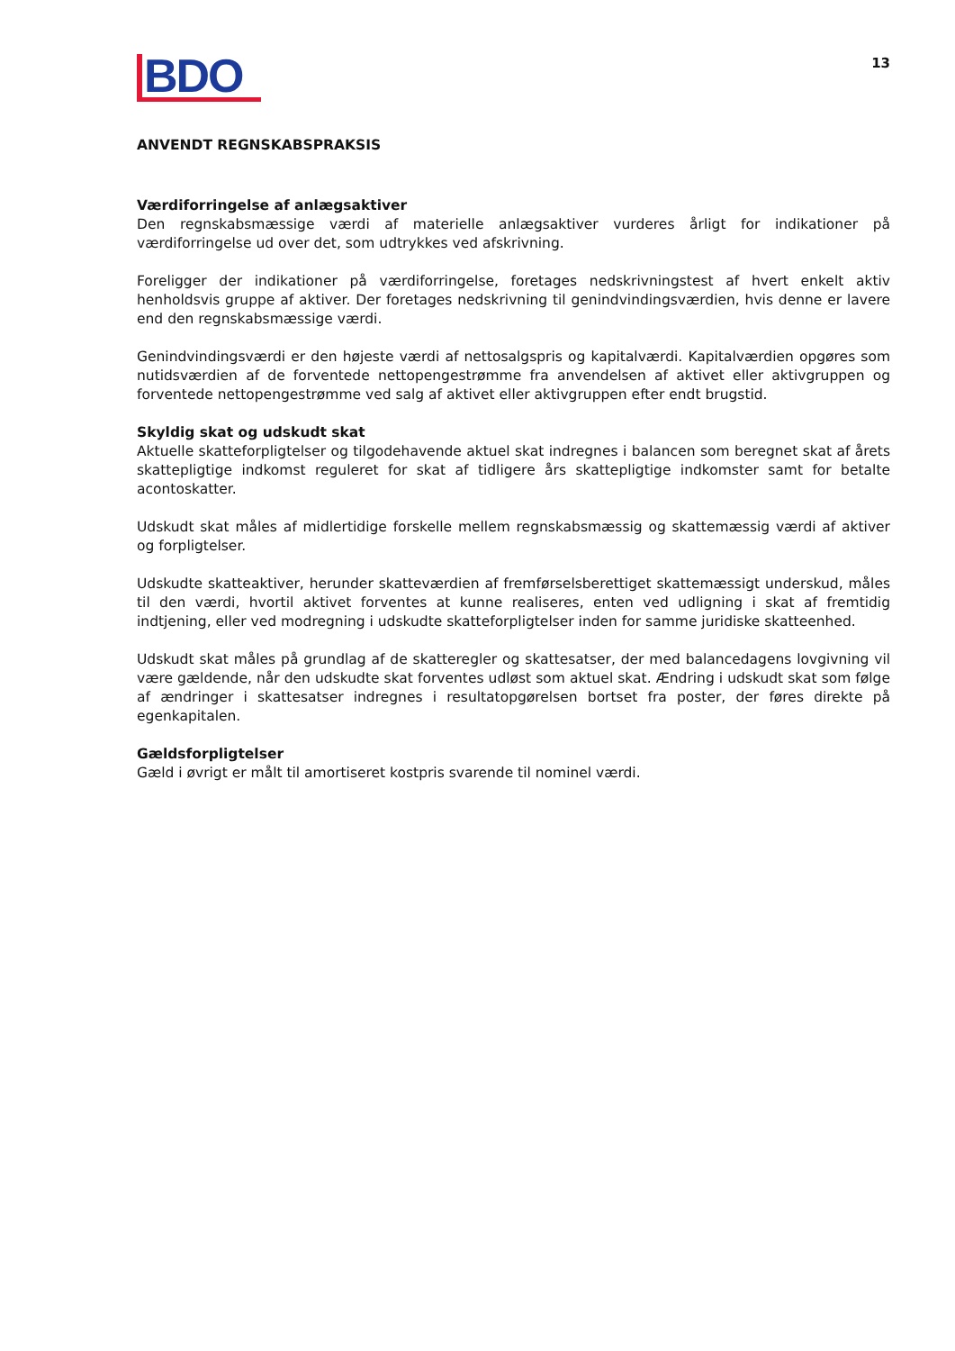BDO
13
ANVENDT REGNSKABSPRAKSIS
Værdiforringelse af anlægsaktiver
Den regnskabsmæssige værdi af materielle anlægsaktiver vurderes årligt for indikationer på værdiforringelse ud over det, som udtrykkes ved afskrivning.
Foreligger der indikationer på værdiforringelse, foretages nedskrivningstest af hvert enkelt aktiv henholdsvis gruppe af aktiver. Der foretages nedskrivning til genindvindingsværdien, hvis denne er lavere end den regnskabsmæssige værdi.
Genindvindingsværdi er den højeste værdi af nettosalgspris og kapitalværdi. Kapitalværdien opgøres som nutidsværdien af de forventede nettopengestrømme fra anvendelsen af aktivet eller aktivgruppen og forventede nettopengestrømme ved salg af aktivet eller aktivgruppen efter endt brugstid.
Skyldig skat og udskudt skat
Aktuelle skatteforpligtelser og tilgodehavende aktuel skat indregnes i balancen som beregnet skat af årets skattepligtige indkomst reguleret for skat af tidligere års skattepligtige indkomster samt for betalte acontoskatter.
Udskudt skat måles af midlertidige forskelle mellem regnskabsmæssig og skattemæssig værdi af aktiver og forpligtelser.
Udskudte skatteaktiver, herunder skatteværdien af fremførselsberettiget skattemæssigt underskud, måles til den værdi, hvortil aktivet forventes at kunne realiseres, enten ved udligning i skat af fremtidig indtjening, eller ved modregning i udskudte skatteforpligtelser inden for samme juridiske skatteenhed.
Udskudt skat måles på grundlag af de skatteregler og skattesatser, der med balancedagens lovgivning vil være gældende, når den udskudte skat forventes udløst som aktuel skat. Ændring i udskudt skat som følge af ændringer i skattesatser indregnes i resultatopgørelsen bortset fra poster, der føres direkte på egenkapitalen.
Gældsforpligtelser
Gæld i øvrigt er målt til amortiseret kostpris svarende til nominel værdi.